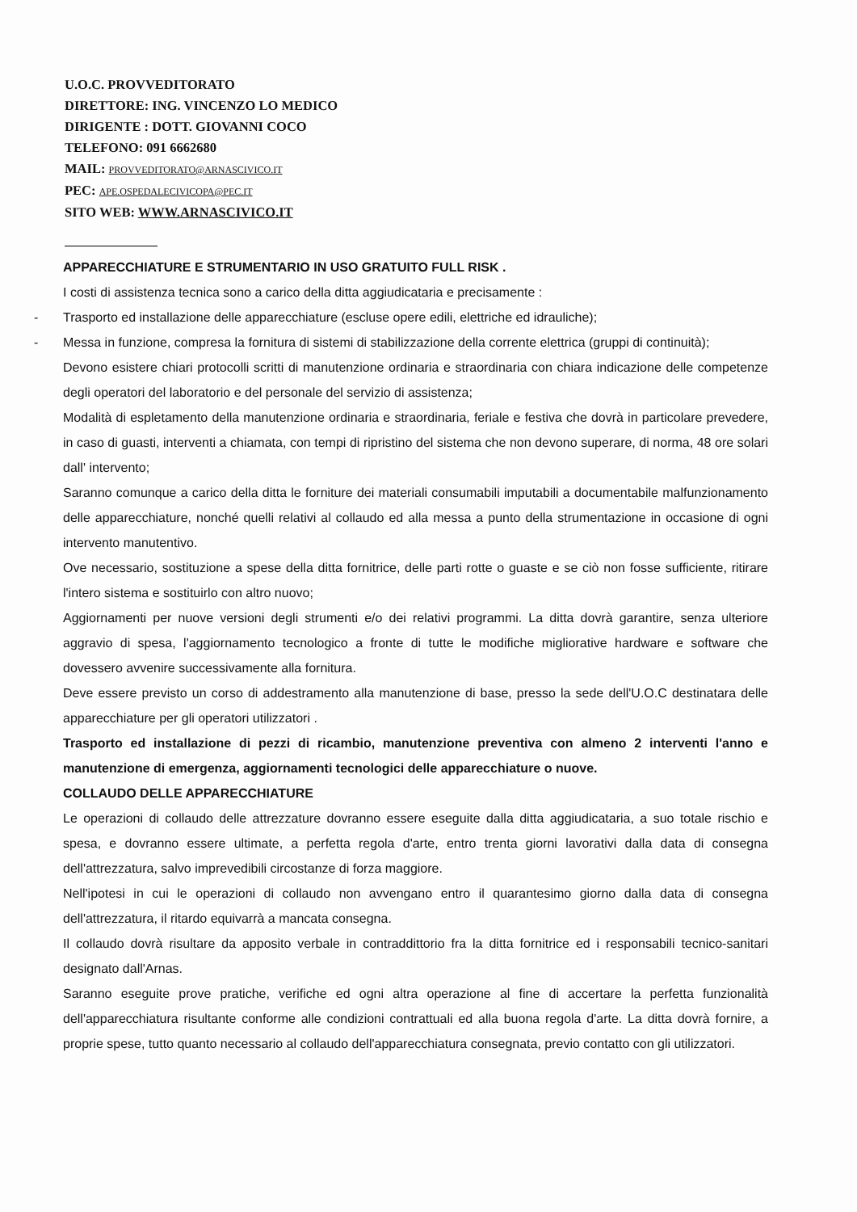U.O.C. PROVVEDITORATO
DIRETTORE: ING. VINCENZO LO MEDICO
DIRIGENTE : DOTT. GIOVANNI COCO
TELEFONO: 091 6662680
MAIL: PROVVEDITORATO@ARNASCIVICO.IT
PEC: APE.OSPEDALECIVICOPA@PEC.IT
SITO WEB: WWW.ARNASCIVICO.IT
APPARECCHIATURE E STRUMENTARIO IN USO GRATUITO FULL RISK .
I costi di assistenza tecnica sono a carico della ditta aggiudicataria e precisamente :
- Trasporto ed installazione delle apparecchiature (escluse opere edili, elettriche ed idrauliche);
- Messa in funzione, compresa la fornitura di sistemi di stabilizzazione della corrente elettrica (gruppi di continuità);
Devono esistere chiari protocolli scritti di manutenzione ordinaria e straordinaria con chiara indicazione delle competenze degli operatori del laboratorio e del personale del servizio di assistenza;
Modalità di espletamento della manutenzione ordinaria e straordinaria, feriale e festiva che dovrà in particolare prevedere, in caso di guasti, interventi a chiamata, con tempi di ripristino del sistema che non devono superare, di norma, 48 ore solari dall' intervento;
Saranno comunque a carico della ditta le forniture dei materiali consumabili imputabili a documentabile malfunzionamento delle apparecchiature, nonché quelli relativi al collaudo ed alla messa a punto della strumentazione in occasione di ogni intervento manutentivo.
Ove necessario, sostituzione a spese della ditta fornitrice, delle parti rotte o guaste e se ciò non fosse sufficiente, ritirare l'intero sistema e sostituirlo con altro nuovo;
Aggiornamenti per nuove versioni degli strumenti e/o dei relativi programmi. La ditta dovrà garantire, senza ulteriore aggravio di spesa, l'aggiornamento tecnologico a fronte di tutte le modifiche migliorative hardware e software che dovessero avvenire successivamente alla fornitura.
Deve essere previsto un corso di addestramento alla manutenzione di base, presso la sede dell'U.O.C destinatara delle apparecchiature per gli operatori utilizzatori .
Trasporto ed installazione di pezzi di ricambio, manutenzione preventiva con almeno 2 interventi l'anno e manutenzione di emergenza, aggiornamenti tecnologici delle apparecchiature o nuove.
COLLAUDO DELLE APPARECCHIATURE
Le operazioni di collaudo delle attrezzature dovranno essere eseguite dalla ditta aggiudicataria, a suo totale rischio e spesa, e dovranno essere ultimate, a perfetta regola d'arte, entro trenta giorni lavorativi dalla data di consegna dell'attrezzatura, salvo imprevedibili circostanze di forza maggiore.
Nell'ipotesi in cui le operazioni di collaudo non avvengano entro il quarantesimo giorno dalla data di consegna dell'attrezzatura, il ritardo equivarrà a mancata consegna.
Il collaudo dovrà risultare da apposito verbale in contraddittorio fra la ditta fornitrice ed i responsabili tecnico-sanitari designato dall'Arnas.
Saranno eseguite prove pratiche, verifiche ed ogni altra operazione al fine di accertare la perfetta funzionalità dell'apparecchiatura risultante conforme alle condizioni contrattuali ed alla buona regola d'arte. La ditta dovrà fornire, a proprie spese, tutto quanto necessario al collaudo dell'apparecchiatura consegnata, previo contatto con gli utilizzatori.